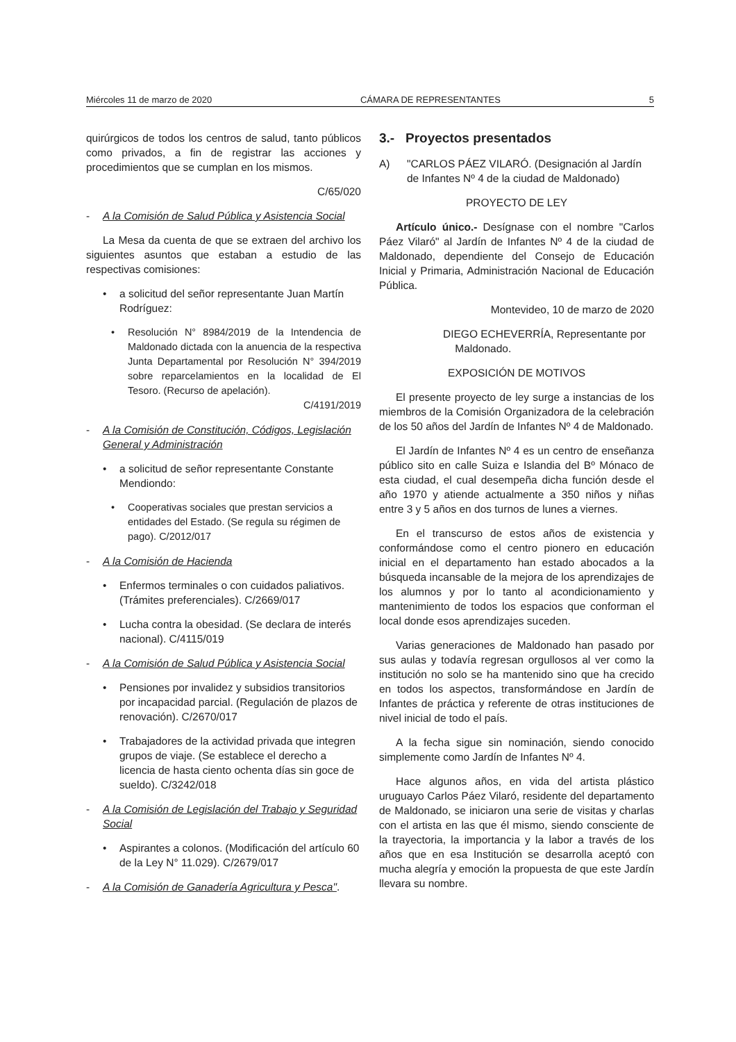Miércoles 11 de marzo de 2020 CÁMARA DE REPRESENTANTES 5
quirúrgicos de todos los centros de salud, tanto públicos como privados, a fin de registrar las acciones y procedimientos que se cumplan en los mismos.
C/65/020
- A la Comisión de Salud Pública y Asistencia Social
La Mesa da cuenta de que se extraen del archivo los siguientes asuntos que estaban a estudio de las respectivas comisiones:
• a solicitud del señor representante Juan Martín Rodríguez:
• Resolución N° 8984/2019 de la Intendencia de Maldonado dictada con la anuencia de la respectiva Junta Departamental por Resolución N° 394/2019 sobre reparcelamientos en la localidad de El Tesoro. (Recurso de apelación).
C/4191/2019
- A la Comisión de Constitución, Códigos, Legislación General y Administración
• a solicitud de señor representante Constante Mendiondo:
• Cooperativas sociales que prestan servicios a entidades del Estado. (Se regula su régimen de pago). C/2012/017
- A la Comisión de Hacienda
• Enfermos terminales o con cuidados paliativos. (Trámites preferenciales). C/2669/017
• Lucha contra la obesidad. (Se declara de interés nacional). C/4115/019
- A la Comisión de Salud Pública y Asistencia Social
• Pensiones por invalidez y subsidios transitorios por incapacidad parcial. (Regulación de plazos de renovación). C/2670/017
• Trabajadores de la actividad privada que integren grupos de viaje. (Se establece el derecho a licencia de hasta ciento ochenta días sin goce de sueldo). C/3242/018
- A la Comisión de Legislación del Trabajo y Seguridad Social
• Aspirantes a colonos. (Modificación del artículo 60 de la Ley N° 11.029). C/2679/017
- A la Comisión de Ganadería Agricultura y Pesca".
3.- Proyectos presentados
A) "CARLOS PÁEZ VILARÓ. (Designación al Jardín de Infantes Nº 4 de la ciudad de Maldonado)
PROYECTO DE LEY
Artículo único.- Desígnase con el nombre "Carlos Páez Vilaró" al Jardín de Infantes Nº 4 de la ciudad de Maldonado, dependiente del Consejo de Educación Inicial y Primaria, Administración Nacional de Educación Pública.
Montevideo, 10 de marzo de 2020
DIEGO ECHEVERRÍA, Representante por
Maldonado.
EXPOSICIÓN DE MOTIVOS
El presente proyecto de ley surge a instancias de los miembros de la Comisión Organizadora de la celebración de los 50 años del Jardín de Infantes Nº 4 de Maldonado.
El Jardín de Infantes Nº 4 es un centro de enseñanza público sito en calle Suiza e Islandia del Bº Mónaco de esta ciudad, el cual desempeña dicha función desde el año 1970 y atiende actualmente a 350 niños y niñas entre 3 y 5 años en dos turnos de lunes a viernes.
En el transcurso de estos años de existencia y conformándose como el centro pionero en educación inicial en el departamento han estado abocados a la búsqueda incansable de la mejora de los aprendizajes de los alumnos y por lo tanto al acondicionamiento y mantenimiento de todos los espacios que conforman el local donde esos aprendizajes suceden.
Varias generaciones de Maldonado han pasado por sus aulas y todavía regresan orgullosos al ver como la institución no solo se ha mantenido sino que ha crecido en todos los aspectos, transformándose en Jardín de Infantes de práctica y referente de otras instituciones de nivel inicial de todo el país.
A la fecha sigue sin nominación, siendo conocido simplemente como Jardín de Infantes Nº 4.
Hace algunos años, en vida del artista plástico uruguayo Carlos Páez Vilaró, residente del departamento de Maldonado, se iniciaron una serie de visitas y charlas con el artista en las que él mismo, siendo consciente de la trayectoria, la importancia y la labor a través de los años que en esa Institución se desarrolla aceptó con mucha alegría y emoción la propuesta de que este Jardín llevara su nombre.